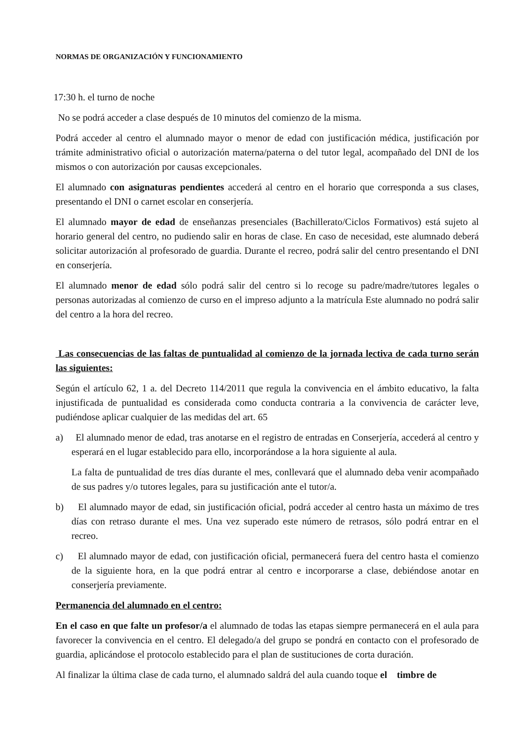NORMAS DE ORGANIZACIÓN Y FUNCIONAMIENTO
17:30 h. el turno de noche
No se podrá acceder a clase después de 10 minutos del comienzo de la misma.
Podrá acceder al centro el alumnado mayor o menor de edad con justificación médica, justificación por trámite administrativo oficial o autorización materna/paterna o del tutor legal, acompañado del DNI de los mismos o con autorización por causas excepcionales.
El alumnado con asignaturas pendientes accederá al centro en el horario que corresponda a sus clases, presentando el DNI o carnet escolar en conserjería.
El alumnado mayor de edad de enseñanzas presenciales (Bachillerato/Ciclos Formativos) está sujeto al horario general del centro, no pudiendo salir en horas de clase. En caso de necesidad, este alumnado deberá solicitar autorización al profesorado de guardia. Durante el recreo, podrá salir del centro presentando el DNI en conserjería.
El alumnado menor de edad sólo podrá salir del centro si lo recoge su padre/madre/tutores legales o personas autorizadas al comienzo de curso en el impreso adjunto a la matrícula Este alumnado no podrá salir del centro a la hora del recreo.
Las consecuencias de las faltas de puntualidad al comienzo de la jornada lectiva de cada turno serán las siguientes:
Según el artículo 62, 1 a. del Decreto 114/2011 que regula la convivencia en el ámbito educativo, la falta injustificada de puntualidad es considerada como conducta contraria a la convivencia de carácter leve, pudiéndose aplicar cualquier de las medidas del art. 65
a) El alumnado menor de edad, tras anotarse en el registro de entradas en Conserjería, accederá al centro y esperará en el lugar establecido para ello, incorporándose a la hora siguiente al aula.
La falta de puntualidad de tres días durante el mes, conllevará que el alumnado deba venir acompañado de sus padres y/o tutores legales, para su justificación ante el tutor/a.
b) El alumnado mayor de edad, sin justificación oficial, podrá acceder al centro hasta un máximo de tres días con retraso durante el mes. Una vez superado este número de retrasos, sólo podrá entrar en el recreo.
c) El alumnado mayor de edad, con justificación oficial, permanecerá fuera del centro hasta el comienzo de la siguiente hora, en la que podrá entrar al centro e incorporarse a clase, debiéndose anotar en conserjería previamente.
Permanencia del alumnado en el centro:
En el caso en que falte un profesor/a el alumnado de todas las etapas siempre permanecerá en el aula para favorecer la convivencia en el centro. El delegado/a del grupo se pondrá en contacto con el profesorado de guardia, aplicándose el protocolo establecido para el plan de sustituciones de corta duración.
Al finalizar la última clase de cada turno, el alumnado saldrá del aula cuando toque el timbre de